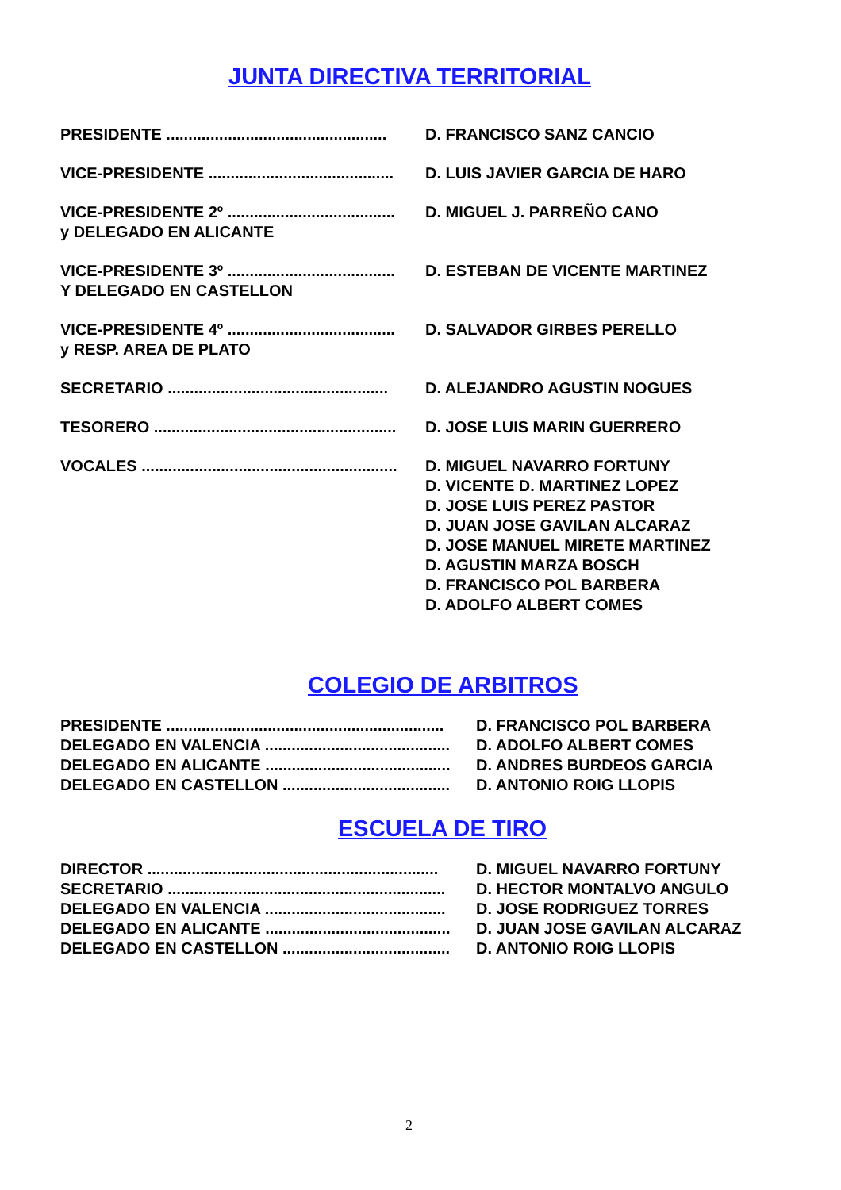JUNTA DIRECTIVA TERRITORIAL
PRESIDENTE .................................................. D. FRANCISCO SANZ CANCIO
VICE-PRESIDENTE .......................................... D. LUIS JAVIER GARCIA DE HARO
VICE-PRESIDENTE 2º ...................................... D. MIGUEL J. PARREÑO CANO
y DELEGADO EN ALICANTE
VICE-PRESIDENTE 3º ...................................... D. ESTEBAN DE VICENTE MARTINEZ
Y DELEGADO EN CASTELLON
VICE-PRESIDENTE 4º ...................................... D. SALVADOR GIRBES PERELLO
y RESP. AREA DE PLATO
SECRETARIO .................................................. D. ALEJANDRO AGUSTIN NOGUES
TESORERO ....................................................... D. JOSE LUIS MARIN GUERRERO
VOCALES .......................................................... D. MIGUEL NAVARRO FORTUNY
D. VICENTE D. MARTINEZ LOPEZ
D. JOSE LUIS PEREZ PASTOR
D. JUAN JOSE GAVILAN ALCARAZ
D. JOSE MANUEL MIRETE MARTINEZ
D. AGUSTIN MARZA BOSCH
D. FRANCISCO POL BARBERA
D. ADOLFO ALBERT COMES
COLEGIO DE ARBITROS
PRESIDENTE ............................................................... D. FRANCISCO POL BARBERA
DELEGADO EN VALENCIA .......................................... D. ADOLFO ALBERT COMES
DELEGADO EN ALICANTE .......................................... D. ANDRES BURDEOS GARCIA
DELEGADO EN CASTELLON ...................................... D. ANTONIO ROIG LLOPIS
ESCUELA DE TIRO
DIRECTOR .................................................................. D. MIGUEL NAVARRO FORTUNY
SECRETARIO ............................................................... D. HECTOR MONTALVO ANGULO
DELEGADO EN VALENCIA ......................................... D. JOSE RODRIGUEZ TORRES
DELEGADO EN ALICANTE .......................................... D. JUAN JOSE GAVILAN ALCARAZ
DELEGADO EN CASTELLON ...................................... D. ANTONIO ROIG LLOPIS
2